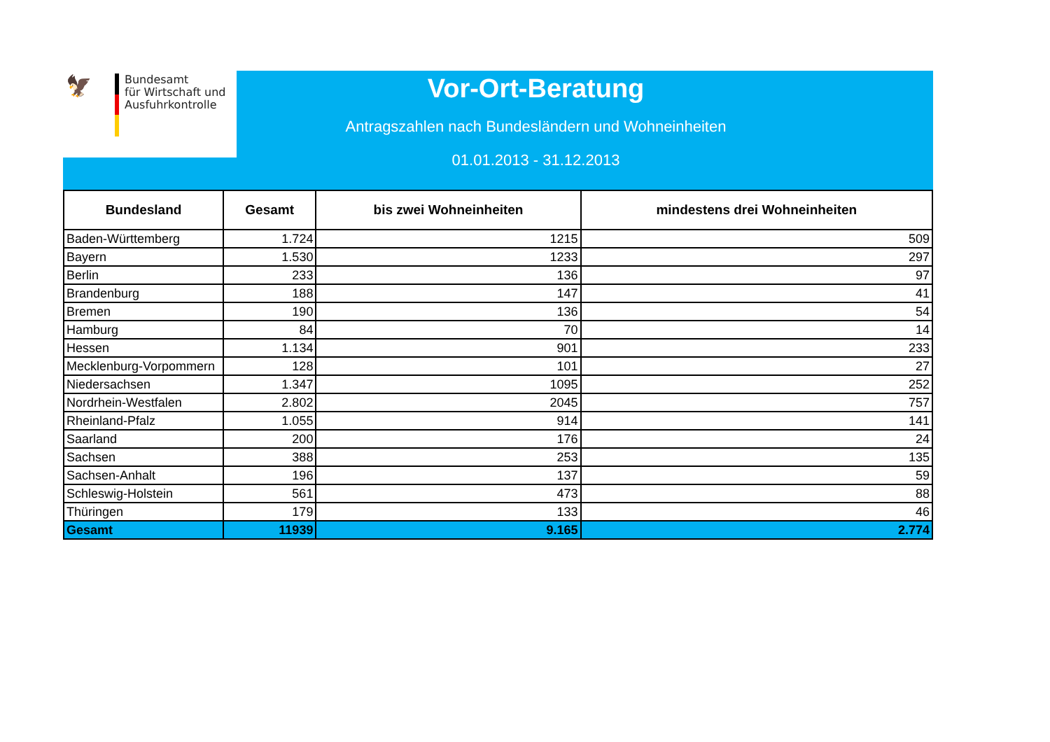🦅
Bundesamt
für Wirtschaft und
Ausfuhrkontrolle
Vor-Ort-Beratung
Antragszahlen nach Bundesländern und Wohneinheiten
01.01.2013 - 31.12.2013
| Bundesland | Gesamt | bis zwei Wohneinheiten | mindestens drei Wohneinheiten |
| --- | --- | --- | --- |
| Baden-Württemberg | 1.724 | 1215 | 509 |
| Bayern | 1.530 | 1233 | 297 |
| Berlin | 233 | 136 | 97 |
| Brandenburg | 188 | 147 | 41 |
| Bremen | 190 | 136 | 54 |
| Hamburg | 84 | 70 | 14 |
| Hessen | 1.134 | 901 | 233 |
| Mecklenburg-Vorpommern | 128 | 101 | 27 |
| Niedersachsen | 1.347 | 1095 | 252 |
| Nordrhein-Westfalen | 2.802 | 2045 | 757 |
| Rheinland-Pfalz | 1.055 | 914 | 141 |
| Saarland | 200 | 176 | 24 |
| Sachsen | 388 | 253 | 135 |
| Sachsen-Anhalt | 196 | 137 | 59 |
| Schleswig-Holstein | 561 | 473 | 88 |
| Thüringen | 179 | 133 | 46 |
| Gesamt | 11939 | 9.165 | 2.774 |